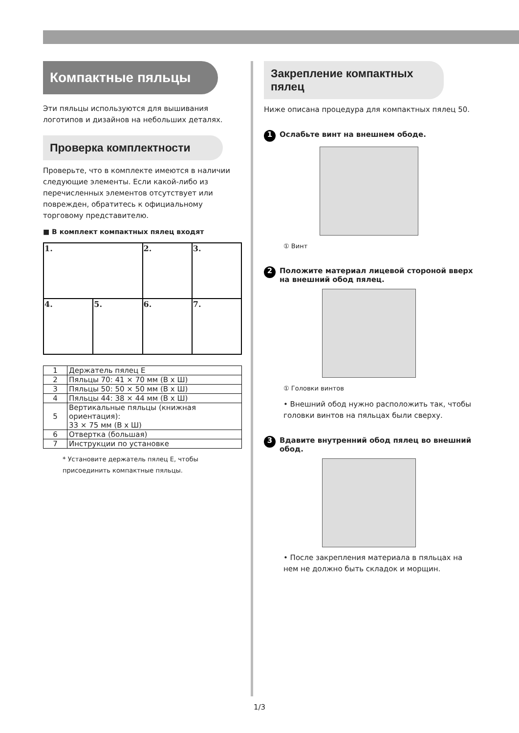Компактные пяльцы
Эти пяльцы используются для вышивания логотипов и дизайнов на небольших деталях.
Проверка комплектности
Проверьте, что в комплекте имеются в наличии следующие элементы. Если какой-либо из перечисленных элементов отсутствует или поврежден, обратитесь к официальному торговому представителю.
■ В комплект компактных пялец входят
| 1. | | 2. | 3. |
| 4. | 5. | 6. | 7. |
| 1 | Держатель пялец E |
| 2 | Пяльцы 70: 41 × 70 мм (В x Ш) |
| 3 | Пяльцы 50: 50 × 50 мм (В x Ш) |
| 4 | Пяльцы 44: 38 × 44 мм (В x Ш) |
| 5 | Вертикальные пяльцы (книжная ориентация): 33 × 75 мм (В x Ш) |
| 6 | Отвертка (большая) |
| 7 | Инструкции по установке |
* Установите держатель пялец E, чтобы присоединить компактные пяльцы.
Закрепление компактных пялец
Ниже описана процедура для компактных пялец 50.
1 Ослабьте винт на внешнем ободе.
① Винт
2 Положите материал лицевой стороной вверх на внешний обод пялец.
① Головки винтов
• Внешний обод нужно расположить так, чтобы головки винтов на пяльцах были сверху.
3 Вдавите внутренний обод пялец во внешний обод.
• После закрепления материала в пяльцах на нем не должно быть складок и морщин.
1/3